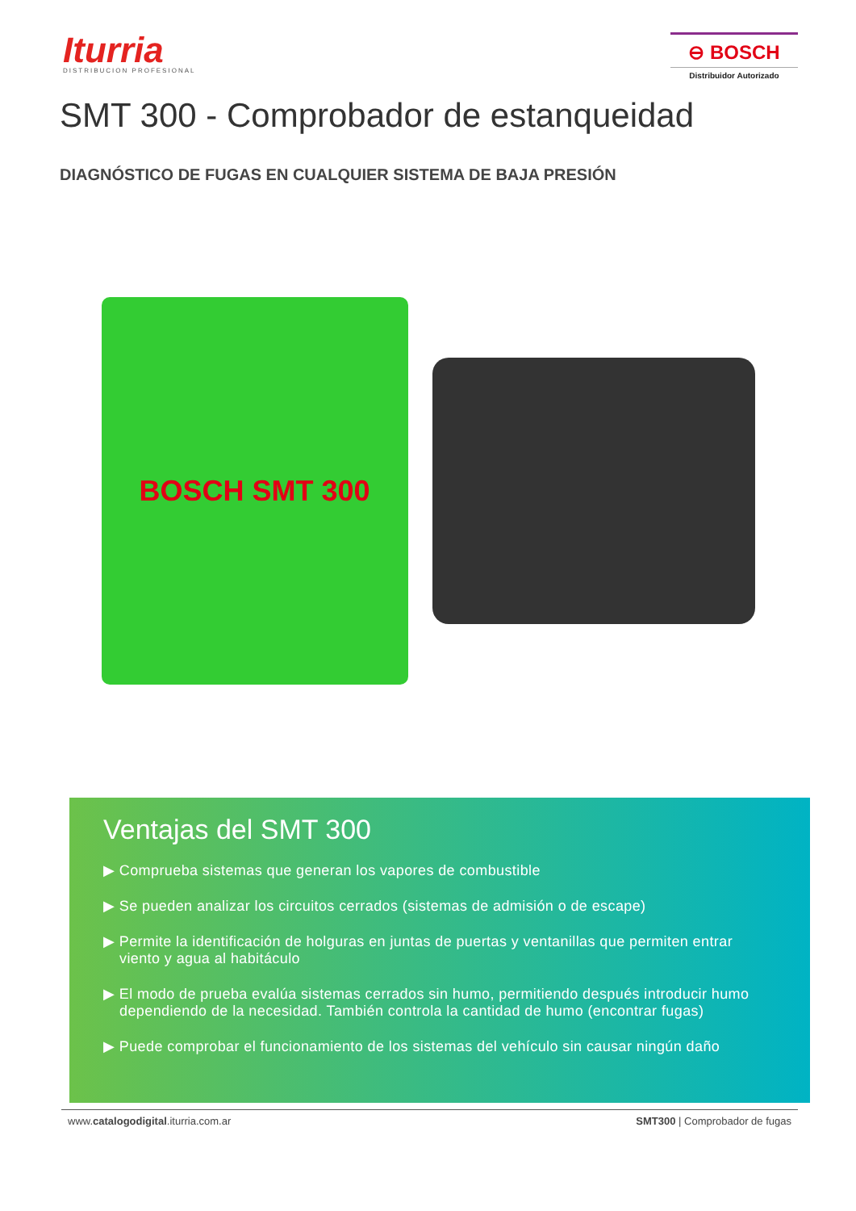Iturria
DISTRIBUCION PROFESIONAL
⊖ BOSCH
Distribuidor Autorizado
SMT 300 - Comprobador de estanqueidad
DIAGNÓSTICO DE FUGAS EN CUALQUIER SISTEMA DE BAJA PRESIÓN
BOSCH SMT 300
Ventajas del SMT 300
▶ Comprueba sistemas que generan los vapores de combustible
▶ Se pueden analizar los circuitos cerrados (sistemas de admisión o de escape)
▶ Permite la identificación de holguras en juntas de puertas y ventanillas que permiten entrar viento y agua al habitáculo
▶ El modo de prueba evalúa sistemas cerrados sin humo, permitiendo después introducir humo dependiendo de la necesidad. También controla la cantidad de humo (encontrar fugas)
▶ Puede comprobar el funcionamiento de los sistemas del vehículo sin causar ningún daño
www.catalogodigital.iturria.com.ar SMT300 | Comprobador de fugas